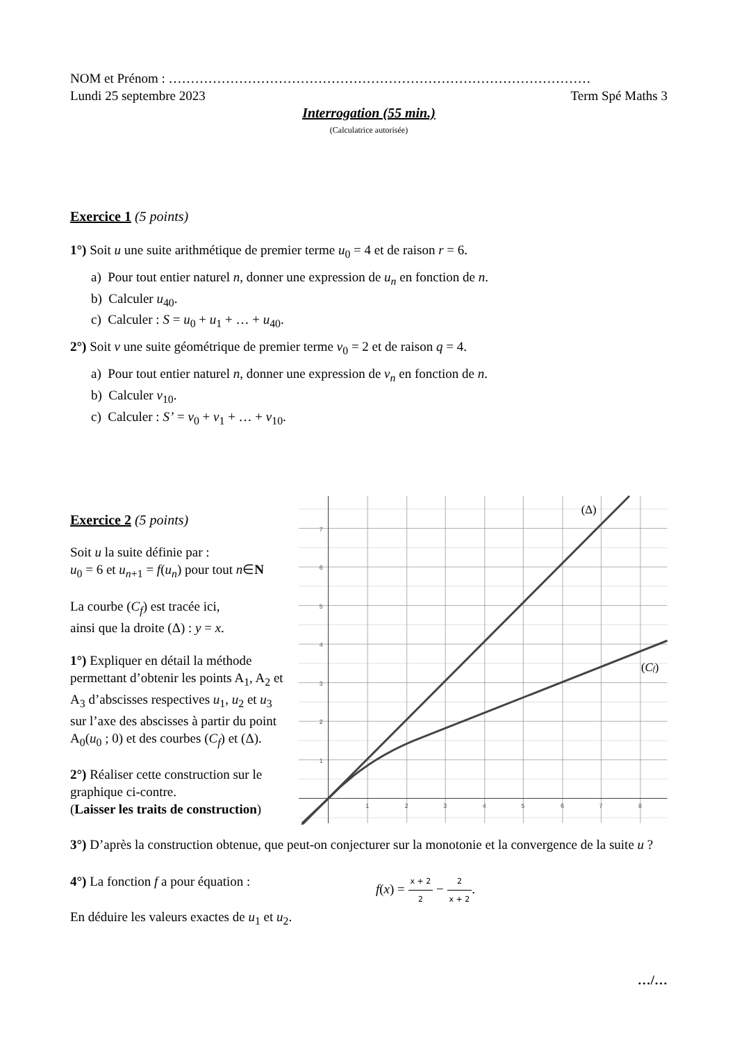NOM et Prénom : ……………………………………………………………………………………
Lundi 25 septembre 2023 Term Spé Maths 3
Interrogation (55 min.)
(Calculatrice autorisée)
Exercice 1 (5 points)
1°) Soit u une suite arithmétique de premier terme u<sub>0</sub> = 4 et de raison r = 6.
a) Pour tout entier naturel n, donner une expression de u<sub>n</sub> en fonction de n.
b) Calculer u<sub>40</sub>.
c) Calculer : S = u<sub>0</sub> + u<sub>1</sub> + … + u<sub>40</sub>.
2°) Soit v une suite géométrique de premier terme v<sub>0</sub> = 2 et de raison q = 4.
a) Pour tout entier naturel n, donner une expression de v<sub>n</sub> en fonction de n.
b) Calculer v<sub>10</sub>.
c) Calculer : S’ = v<sub>0</sub> + v<sub>1</sub> + … + v<sub>10</sub>.
Exercice 2 (5 points)
Soit u la suite définie par :
u<sub>0</sub> = 6 et u<sub>n+1</sub> = f(u<sub>n</sub>) pour tout n∈N
La courbe (C<sub>f</sub>) est tracée ici,
ainsi que la droite (Δ) : y = x.
1°) Expliquer en détail la méthode permettant d’obtenir les points A<sub>1</sub>, A<sub>2</sub> et A<sub>3</sub> d’abscisses respectives u<sub>1</sub>, u<sub>2</sub> et u<sub>3</sub> sur l’axe des abscisses à partir du point A<sub>0</sub>(u<sub>0</sub> ; 0) et des courbes (C<sub>f</sub>) et (Δ).
2°) Réaliser cette construction sur le graphique ci-contre.
(Laisser les traits de construction)
7
6
5
4
3
2
1
1
2
3
4
5
6
7
8
(Δ)
(Cf)
3°) D’après la construction obtenue, que peut-on conjecturer sur la monotonie et la convergence de la suite u ?
4°) La fonction f a pour équation : f(x) = x + 2 2 − 2 x + 2.
En déduire les valeurs exactes de u<sub>1</sub> et u<sub>2</sub>.
…/…